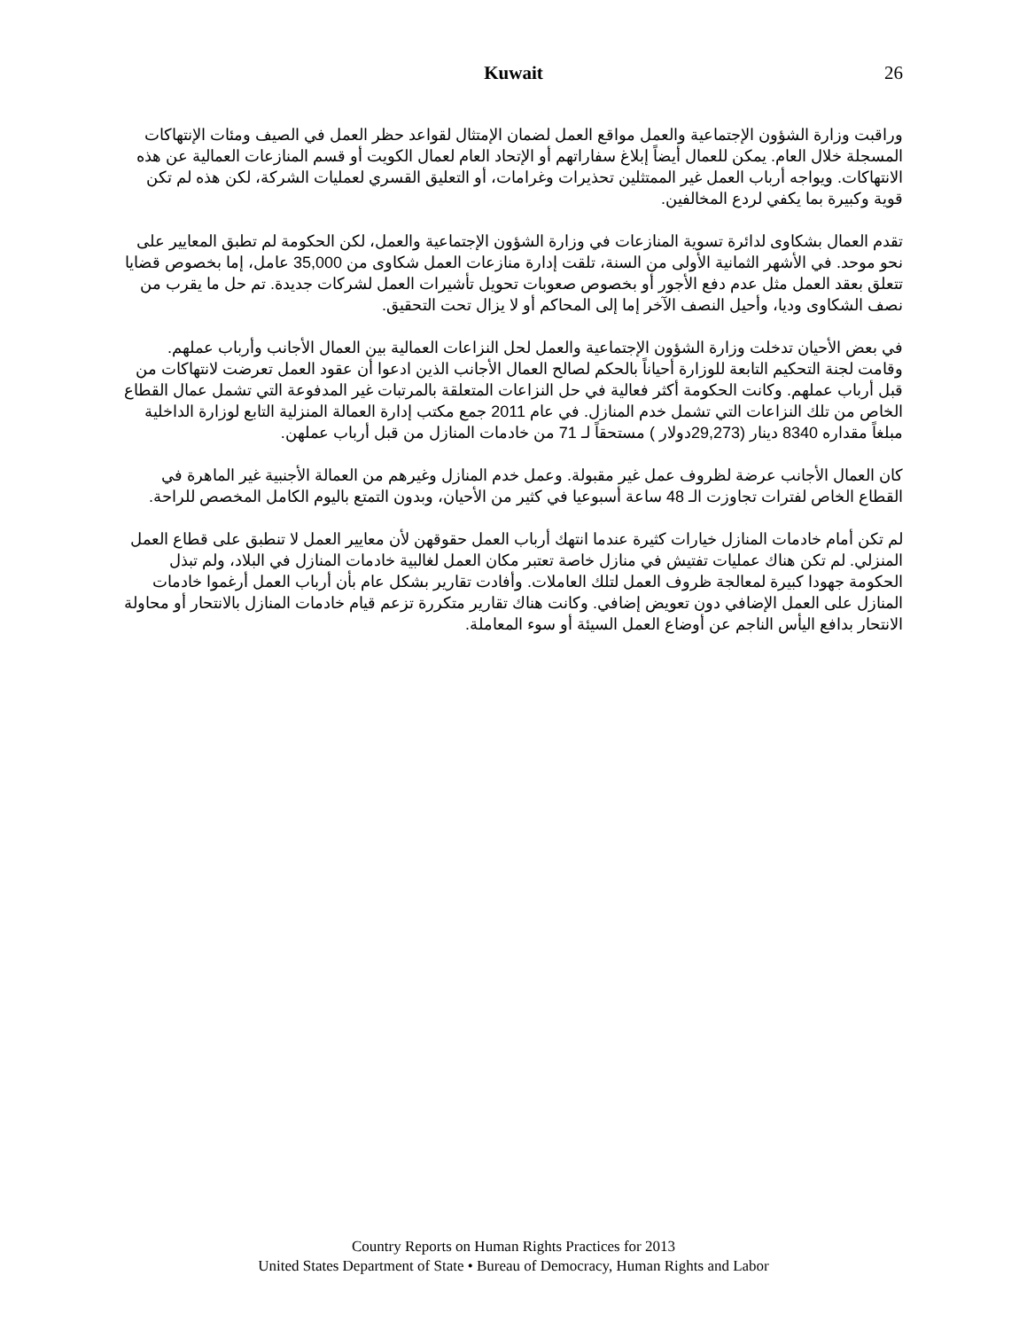Kuwait
26
وراقبت وزارة الشؤون الإجتماعية والعمل مواقع العمل لضمان الإمتثال لقواعد حظر العمل في الصيف ومئات الإنتهاكات المسجلة خلال العام. يمكن للعمال أيضاً إبلاغ سفاراتهم أو الإتحاد العام لعمال الكويت أو قسم المنازعات العمالية عن هذه الانتهاكات. ويواجه أرباب العمل غير الممتثلين تحذيرات وغرامات، أو التعليق القسري لعمليات الشركة، لكن هذه لم تكن قوية وكبيرة بما يكفي لردع المخالفين.
تقدم العمال بشكاوى لدائرة تسوية المنازعات في وزارة الشؤون الإجتماعية والعمل، لكن الحكومة لم تطبق المعايير على نحو موحد. في الأشهر الثمانية الأولى من السنة، تلقت إدارة منازعات العمل شكاوى من 35,000 عامل، إما بخصوص قضايا تتعلق بعقد العمل مثل عدم دفع الأجور أو بخصوص صعوبات تحويل تأشيرات العمل لشركات جديدة. تم حل ما يقرب من نصف الشكاوى وديا، وأحيل النصف الآخر إما إلى المحاكم أو لا يزال تحت التحقيق.
في بعض الأحيان تدخلت وزارة الشؤون الإجتماعية والعمل لحل النزاعات العمالية بين العمال الأجانب وأرباب عملهم. وقامت لجنة التحكيم التابعة للوزارة أحياناً بالحكم لصالح العمال الأجانب الذين ادعوا أن عقود العمل تعرضت لانتهاكات من قبل أرباب عملهم. وكانت الحكومة أكثر فعالية في حل النزاعات المتعلقة بالمرتبات غير المدفوعة التي تشمل عمال القطاع الخاص من تلك النزاعات التي تشمل خدم المنازل. في عام 2011 جمع مكتب إدارة العمالة المنزلية التابع لوزارة الداخلية مبلغاً مقداره 8340 دينار (29,273دولار ) مستحقاً لـ 71 من خادمات المنازل من قبل أرباب عملهن.
كان العمال الأجانب عرضة لظروف عمل غير مقبولة. وعمل خدم المنازل وغيرهم من العمالة الأجنبية غير الماهرة في القطاع الخاص لفترات تجاوزت الـ 48 ساعة أسبوعيا في كثير من الأحيان، وبدون التمتع باليوم الكامل المخصص للراحة.
لم تكن أمام خادمات المنازل خيارات كثيرة عندما انتهك أرباب العمل حقوقهن لأن معايير العمل لا تنطبق على قطاع العمل المنزلي. لم تكن هناك عمليات تفتيش في منازل خاصة تعتبر مكان العمل لغالبية خادمات المنازل في البلاد، ولم تبذل الحكومة جهودا كبيرة لمعالجة ظروف العمل لتلك العاملات. وأفادت تقارير بشكل عام بأن أرباب العمل أرغموا خادمات المنازل على العمل الإضافي دون تعويض إضافي. وكانت هناك تقارير متكررة تزعم قيام خادمات المنازل بالانتحار أو محاولة الانتحار بدافع اليأس الناجم عن أوضاع العمل السيئة أو سوء المعاملة.
Country Reports on Human Rights Practices for 2013
United States Department of State • Bureau of Democracy, Human Rights and Labor